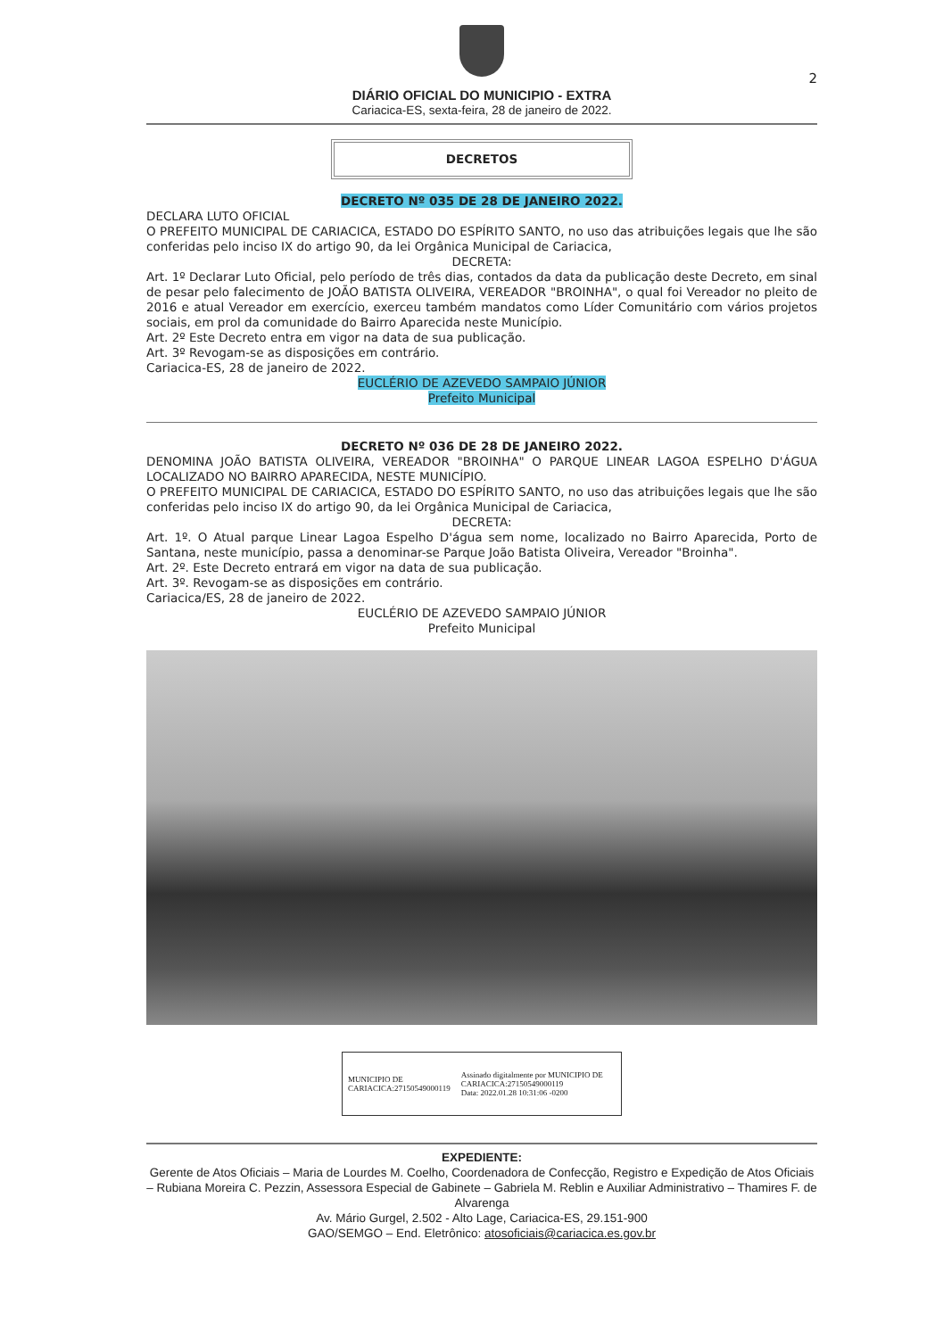2
DIÁRIO OFICIAL DO MUNICIPIO - EXTRA
Cariacica-ES, sexta-feira, 28 de janeiro de 2022.
DECRETOS
DECRETO Nº 035 DE 28 DE JANEIRO 2022.
DECLARA LUTO OFICIAL
O PREFEITO MUNICIPAL DE CARIACICA, ESTADO DO ESPÍRITO SANTO, no uso das atribuições legais que lhe são conferidas pelo inciso IX do artigo 90, da lei Orgânica Municipal de Cariacica,
DECRETA:
Art. 1º Declarar Luto Oficial, pelo período de três dias, contados da data da publicação deste Decreto, em sinal de pesar pelo falecimento de JOÃO BATISTA OLIVEIRA, VEREADOR "BROINHA", o qual foi Vereador no pleito de 2016 e atual Vereador em exercício, exerceu também mandatos como Líder Comunitário com vários projetos sociais, em prol da comunidade do Bairro Aparecida neste Município.
Art. 2º Este Decreto entra em vigor na data de sua publicação.
Art. 3º Revogam-se as disposições em contrário.
Cariacica-ES, 28 de janeiro de 2022.
EUCLÉRIO DE AZEVEDO SAMPAIO JÚNIOR
Prefeito Municipal
DECRETO Nº 036 DE 28 DE JANEIRO 2022.
DENOMINA JOÃO BATISTA OLIVEIRA, VEREADOR "BROINHA" O PARQUE LINEAR LAGOA ESPELHO D'ÁGUA LOCALIZADO NO BAIRRO APARECIDA, NESTE MUNICÍPIO.
O PREFEITO MUNICIPAL DE CARIACICA, ESTADO DO ESPÍRITO SANTO, no uso das atribuições legais que lhe são conferidas pelo inciso IX do artigo 90, da lei Orgânica Municipal de Cariacica,
DECRETA:
Art. 1º. O Atual parque Linear Lagoa Espelho D'água sem nome, localizado no Bairro Aparecida, Porto de Santana, neste município, passa a denominar-se Parque João Batista Oliveira, Vereador "Broinha".
Art. 2º. Este Decreto entrará em vigor na data de sua publicação.
Art. 3º. Revogam-se as disposições em contrário.
Cariacica/ES, 28 de janeiro de 2022.
EUCLÉRIO DE AZEVEDO SAMPAIO JÚNIOR
Prefeito Municipal
MUNICIPIO DE CARIACICA:27150549000119
Assinado digitalmente por MUNICIPIO DE CARIACICA:27150549000119
Data: 2022.01.28 10:31:06 -0200
EXPEDIENTE:
Gerente de Atos Oficiais – Maria de Lourdes M. Coelho, Coordenadora de Confecção, Registro e Expedição de Atos Oficiais – Rubiana Moreira C. Pezzin, Assessora Especial de Gabinete – Gabriela M. Reblin e Auxiliar Administrativo – Thamires F. de Alvarenga
Av. Mário Gurgel, 2.502 - Alto Lage, Cariacica-ES, 29.151-900
GAO/SEMGO – End. Eletrônico: atosoficiais@cariacica.es.gov.br